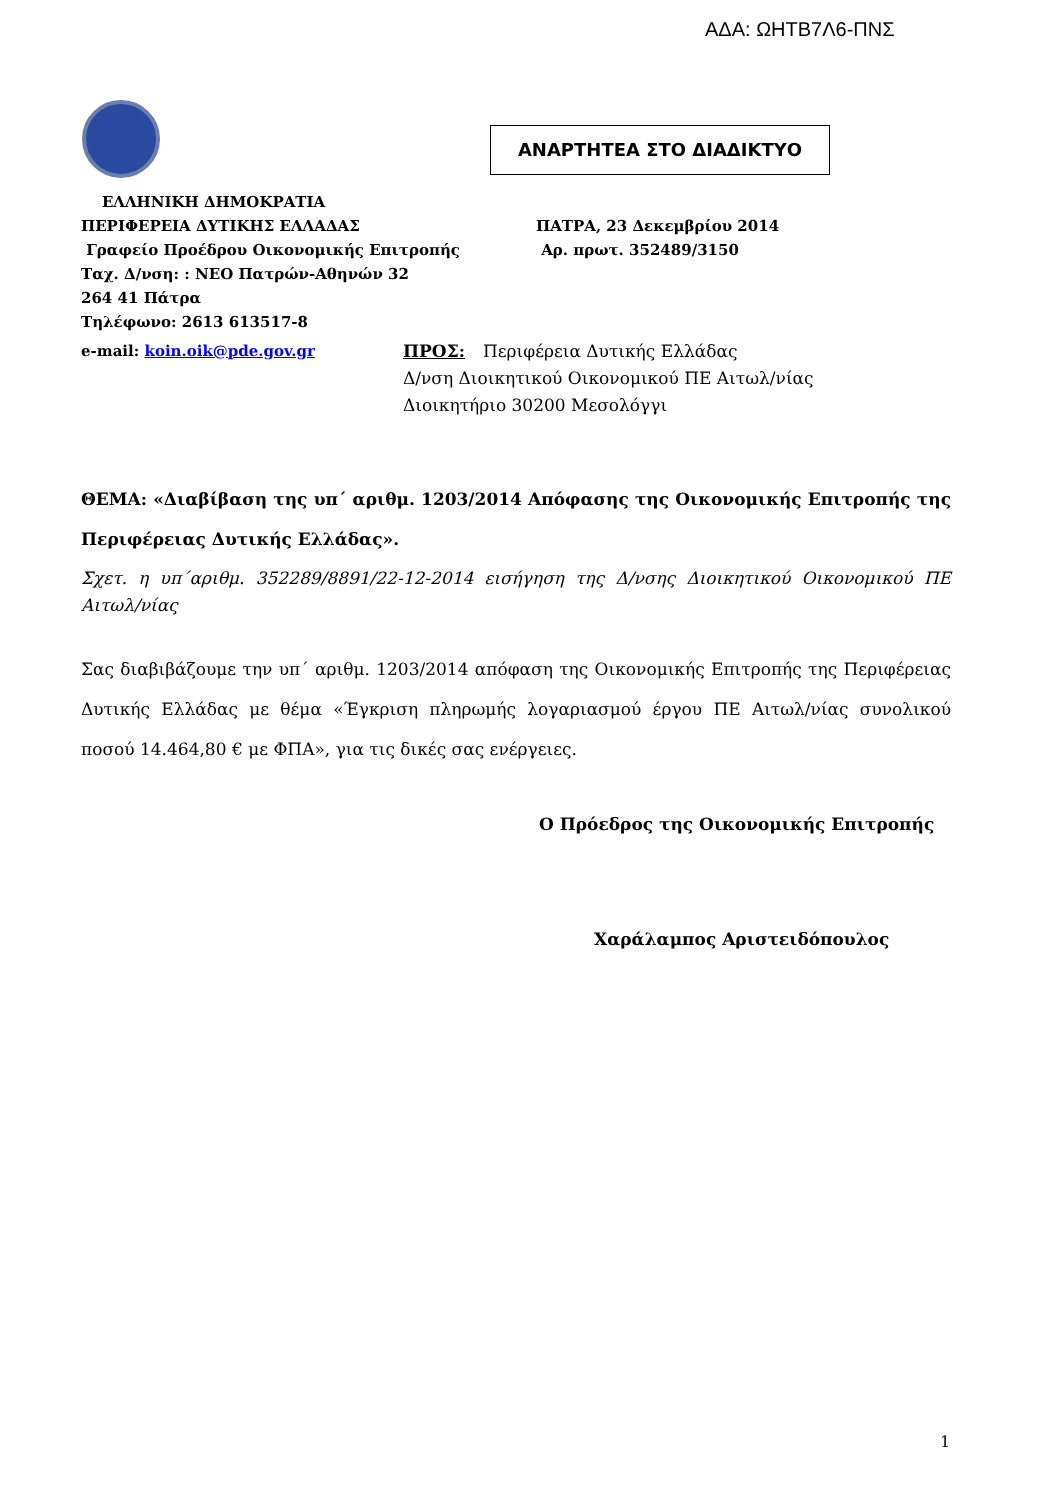ΑΔΑ: ΩΗΤΒ7Λ6-ΠΝΣ
ΑΝΑΡΤΗΤΕΑ ΣΤΟ ΔΙΑΔΙΚΤΥΟ
ΕΛΛΗΝΙΚΗ ΔΗΜΟΚΡΑΤΙΑ
ΠΕΡΙΦΕΡΕΙΑ ΔΥΤΙΚΗΣ ΕΛΛΑΔΑΣ
Γραφείο Προέδρου Οικονομικής Επιτροπής
Ταχ. Δ/νση: : ΝΕΟ Πατρών-Αθηνών 32
264 41 Πάτρα
Τηλέφωνο: 2613 613517-8
ΠΑΤΡΑ, 23 Δεκεμβρίου 2014
Αρ. πρωτ. 352489/3150
e-mail: koin.oik@pde.gov.gr ΠΡΟΣ: Περιφέρεια Δυτικής Ελλάδας
Δ/νση Διοικητικού Οικονομικού ΠΕ Αιτωλ/νίας
Διοικητήριο 30200 Μεσολόγγι
ΘΕΜΑ: «Διαβίβαση της υπ΄ αριθμ. 1203/2014 Απόφασης της Οικονομικής Επιτροπής της Περιφέρειας Δυτικής Ελλάδας».
Σχετ. η υπ΄αριθμ. 352289/8891/22-12-2014 εισήγηση της Δ/νσης Διοικητικού Οικονομικού ΠΕ Αιτωλ/νίας
Σας διαβιβάζουμε την υπ΄ αριθμ. 1203/2014 απόφαση της Οικονομικής Επιτροπής της Περιφέρειας Δυτικής Ελλάδας με θέμα «Έγκριση πληρωμής λογαριασμού έργου ΠΕ Αιτωλ/νίας συνολικού ποσού 14.464,80 € με ΦΠΑ», για τις δικές σας ενέργειες.
Ο Πρόεδρος της Οικονομικής Επιτροπής
Χαράλαμπος Αριστειδόπουλος
1